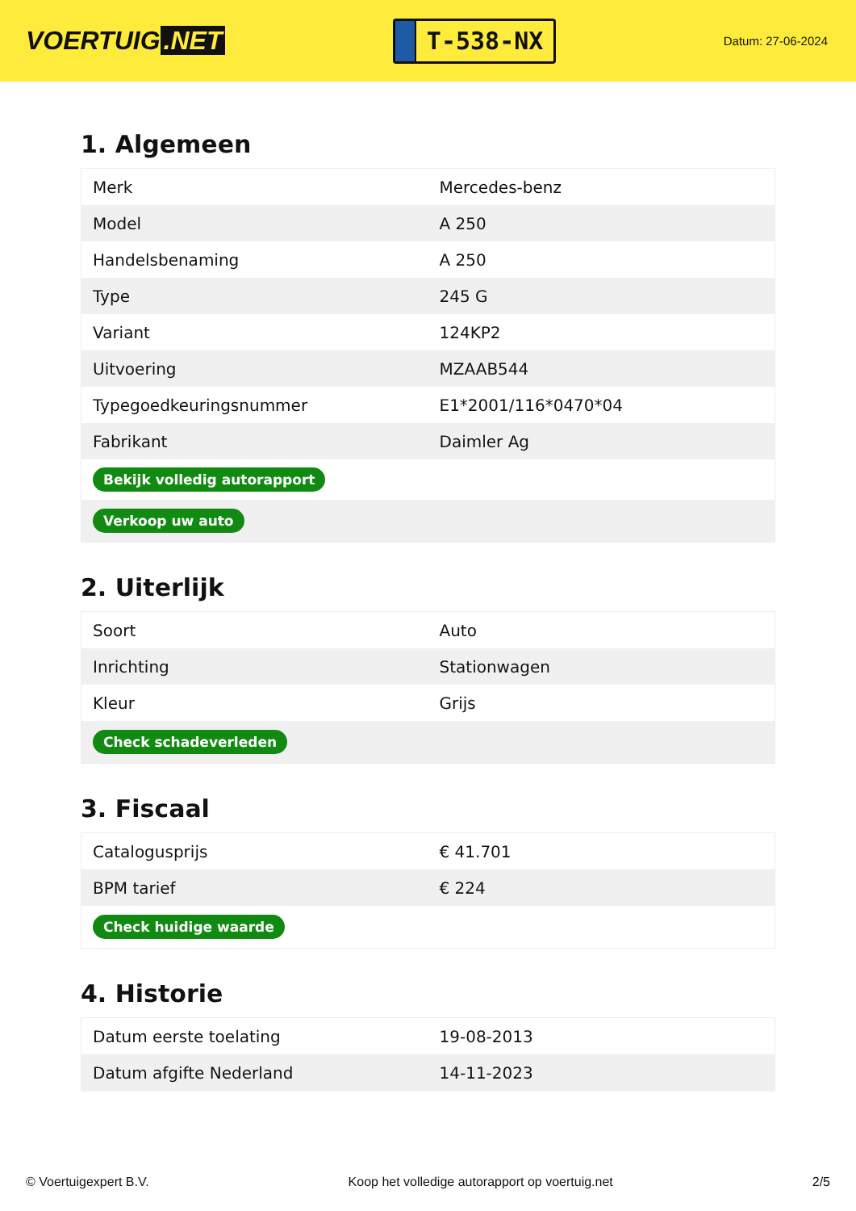VOERTUIG.NET
T-538-NX
Datum: 27-06-2024
1. Algemeen
| Merk | Mercedes-benz |
| Model | A 250 |
| Handelsbenaming | A 250 |
| Type | 245 G |
| Variant | 124KP2 |
| Uitvoering | MZAAB544 |
| Typegoedkeuringsnummer | E1*2001/116*0470*04 |
| Fabrikant | Daimler Ag |
| Bekijk volledig autorapport | |
| Verkoop uw auto | |
2. Uiterlijk
| Soort | Auto |
| Inrichting | Stationwagen |
| Kleur | Grijs |
| Check schadeverleden | |
3. Fiscaal
| Catalogusprijs | € 41.701 |
| BPM tarief | € 224 |
| Check huidige waarde | |
4. Historie
| Datum eerste toelating | 19-08-2013 |
| Datum afgifte Nederland | 14-11-2023 |
© Voertuigexpert B.V. Koop het volledige autorapport op voertuig.net 2/5